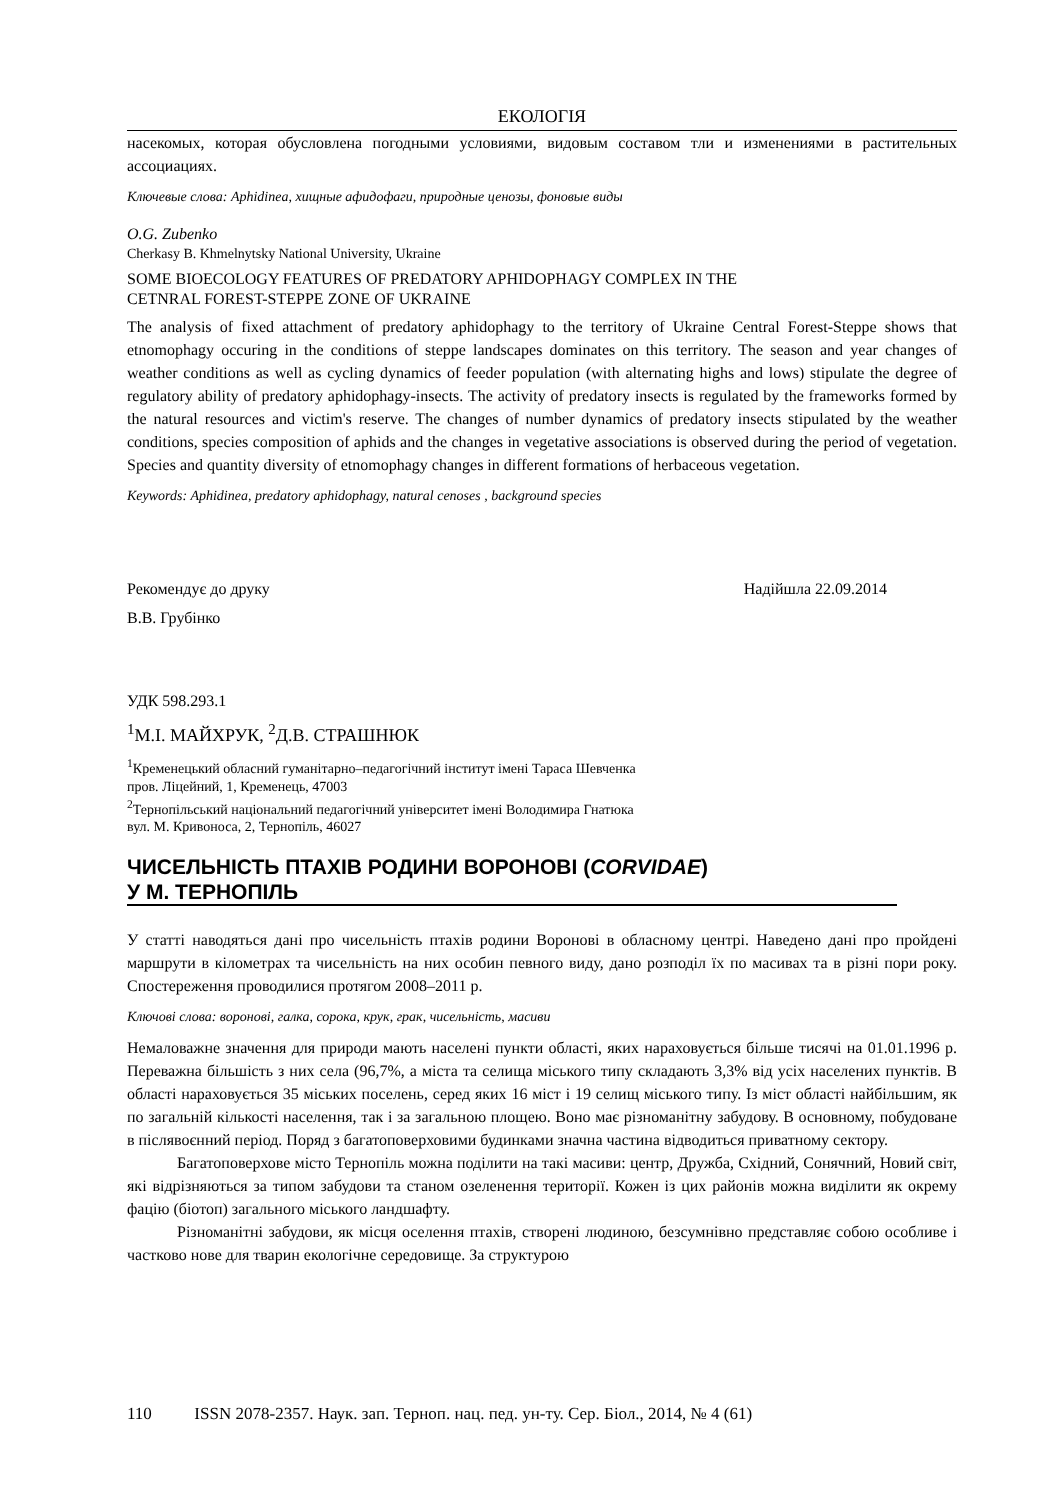ЕКОЛОГІЯ
насекомых, которая обусловлена погодными условиями, видовым составом тли и изменениями в растительных ассоциациях.
Ключевые слова: Aphidinea, хищные афидофаги, природные ценозы, фоновые виды
O.G. Zubenko
Cherkasy B. Khmelnytsky National University, Ukraine
SOME BIOECOLOGY FEATURES OF PREDATORY APHIDOPHAGY COMPLEX IN THE
CETNRAL FOREST-STEPPE ZONE OF UKRAINE
The analysis of fixed attachment of predatory aphidophagy to the territory of Ukraine Central Forest-Steppe shows that etnomophagy occuring in the conditions of steppe landscapes dominates on this territory. The season and year changes of weather conditions as well as cycling dynamics of feeder population (with alternating highs and lows) stipulate the degree of regulatory ability of predatory aphidophagy-insects. The activity of predatory insects is regulated by the frameworks formed by the natural resources and victim's reserve. The changes of number dynamics of predatory insects stipulated by the weather conditions, species composition of aphids and the changes in vegetative associations is observed during the period of vegetation. Species and quantity diversity of etnomophagy changes in different formations of herbaceous vegetation.
Keywords: Aphidinea, predatory aphidophagy, natural cenoses , background species
Рекомендує до друку Надійшла 22.09.2014
В.В. Грубінко
УДК 598.293.1
<sup>1</sup> М.І. МАЙХРУК, <sup>2</sup>Д.В. СТРАШНЮК
<sup>1</sup> Кременецький обласний гуманітарно–педагогічний інститут імені Тараса Шевченка
пров. Ліцейний, 1, Кременець, 47003
<sup>2</sup> Тернопільський національний педагогічний університет імені Володимира Гнатюка
вул. М. Кривоноса, 2, Тернопіль, 46027
ЧИСЕЛЬНІСТЬ ПТАХІВ РОДИНИ ВОРОНОВІ (CORVIDAE)
У М. ТЕРНОПІЛЬ
У статті наводяться дані про чисельність птахів родини Воронові в обласному центрі. Наведено дані про пройдені маршрути в кілометрах та чисельність на них особин певного виду, дано розподіл їх по масивах та в різні пори року. Спостереження проводилися протягом 2008–2011 р.
Ключові слова: воронові, галка, сорока, крук, грак, чисельність, масиви
Немаловажне значення для природи мають населені пункти області, яких нараховується більше тисячі на 01.01.1996 р. Переважна більшість з них села (96,7%, а міста та селища міського типу складають 3,3% від усіх населених пунктів. В області нараховується 35 міських поселень, серед яких 16 міст і 19 селищ міського типу. Із міст області найбільшим, як по загальній кількості населення, так і за загальною площею. Воно має різноманітну забудову. В основному, побудоване в післявоєнний період. Поряд з багатоповерховими будинками значна частина відводиться приватному сектору.
Багатоповерхове місто Тернопіль можна поділити на такі масиви: центр, Дружба, Східний, Сонячний, Новий світ, які відрізняються за типом забудови та станом озеленення території. Кожен із цих районів можна виділити як окрему фацію (біотоп) загального міського ландшафту.
Різноманітні забудови, як місця оселення птахів, створені людиною, безсумнівно представляє собою особливе і частково нове для тварин екологічне середовище. За структурою
110 ISSN 2078-2357. Наук. зап. Терноп. нац. пед. ун-ту. Сер. Біол., 2014, № 4 (61)